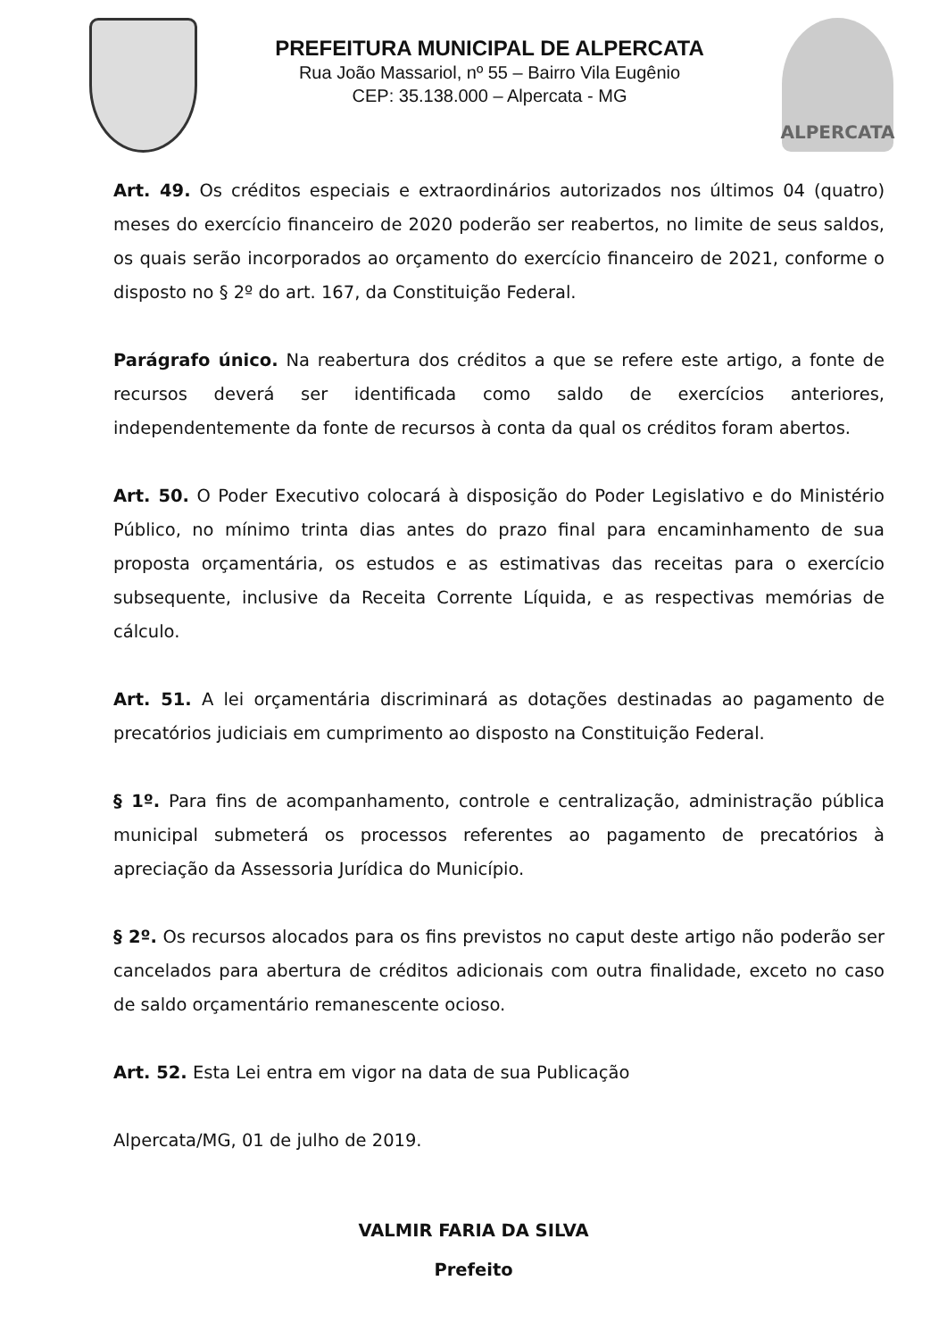PREFEITURA MUNICIPAL DE ALPERCATA
Rua João Massariol, nº 55 – Bairro Vila Eugênio
CEP: 35.138.000 – Alpercata - MG
ALPERCATA
Art. 49. Os créditos especiais e extraordinários autorizados nos últimos 04 (quatro) meses do exercício financeiro de 2020 poderão ser reabertos, no limite de seus saldos, os quais serão incorporados ao orçamento do exercício financeiro de 2021, conforme o disposto no § 2º do art. 167, da Constituição Federal.
Parágrafo único. Na reabertura dos créditos a que se refere este artigo, a fonte de recursos deverá ser identificada como saldo de exercícios anteriores, independentemente da fonte de recursos à conta da qual os créditos foram abertos.
Art. 50. O Poder Executivo colocará à disposição do Poder Legislativo e do Ministério Público, no mínimo trinta dias antes do prazo final para encaminhamento de sua proposta orçamentária, os estudos e as estimativas das receitas para o exercício subsequente, inclusive da Receita Corrente Líquida, e as respectivas memórias de cálculo.
Art. 51. A lei orçamentária discriminará as dotações destinadas ao pagamento de precatórios judiciais em cumprimento ao disposto na Constituição Federal.
§ 1º. Para fins de acompanhamento, controle e centralização, administração pública municipal submeterá os processos referentes ao pagamento de precatórios à apreciação da Assessoria Jurídica do Município.
§ 2º. Os recursos alocados para os fins previstos no caput deste artigo não poderão ser cancelados para abertura de créditos adicionais com outra finalidade, exceto no caso de saldo orçamentário remanescente ocioso.
Art. 52. Esta Lei entra em vigor na data de sua Publicação
Alpercata/MG, 01 de julho de 2019.
VALMIR FARIA DA SILVA
Prefeito